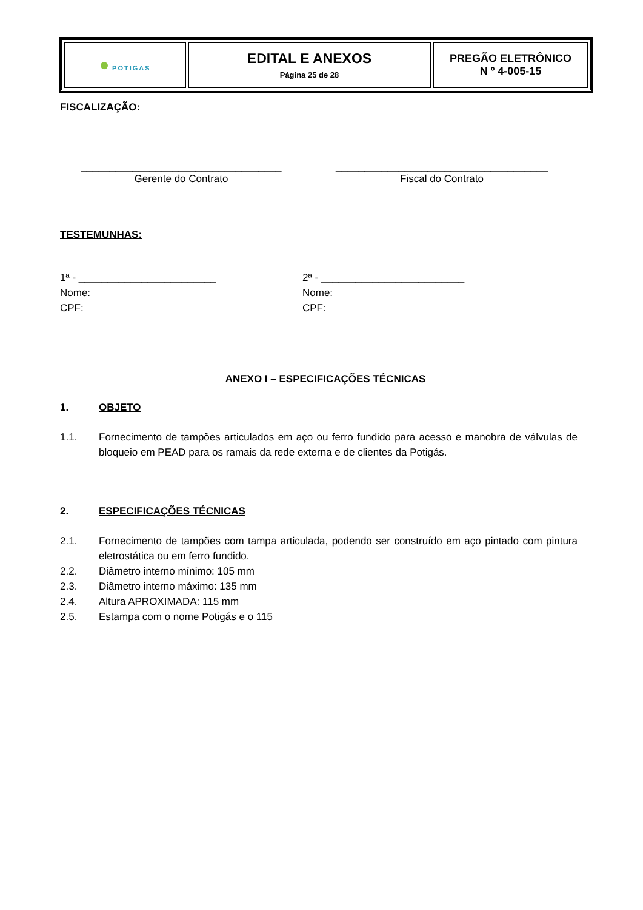| ● POTI GAS | EDITAL E ANEXOS Página 25 de 28 | PREGÃO ELETRÔNICO N º 4-005-15 |
FISCALIZAÇÃO:
___________________________________
Gerente do Contrato
_____________________________________
Fiscal do Contrato
TESTEMUNHAS:
1ª - ________________________
Nome:
CPF:
2ª - _________________________
Nome:
CPF:
ANEXO I – ESPECIFICAÇÕES TÉCNICAS
1. OBJETO
1.1. Fornecimento de tampões articulados em aço ou ferro fundido para acesso e manobra de válvulas de bloqueio em PEAD para os ramais da rede externa e de clientes da Potigás.
2. ESPECIFICAÇÕES TÉCNICAS
2.1. Fornecimento de tampões com tampa articulada, podendo ser construído em aço pintado com pintura eletrostática ou em ferro fundido.
2.2. Diâmetro interno mínimo: 105 mm
2.3. Diâmetro interno máximo: 135 mm
2.4. Altura APROXIMADA: 115 mm
2.5. Estampa com o nome Potigás e o 115